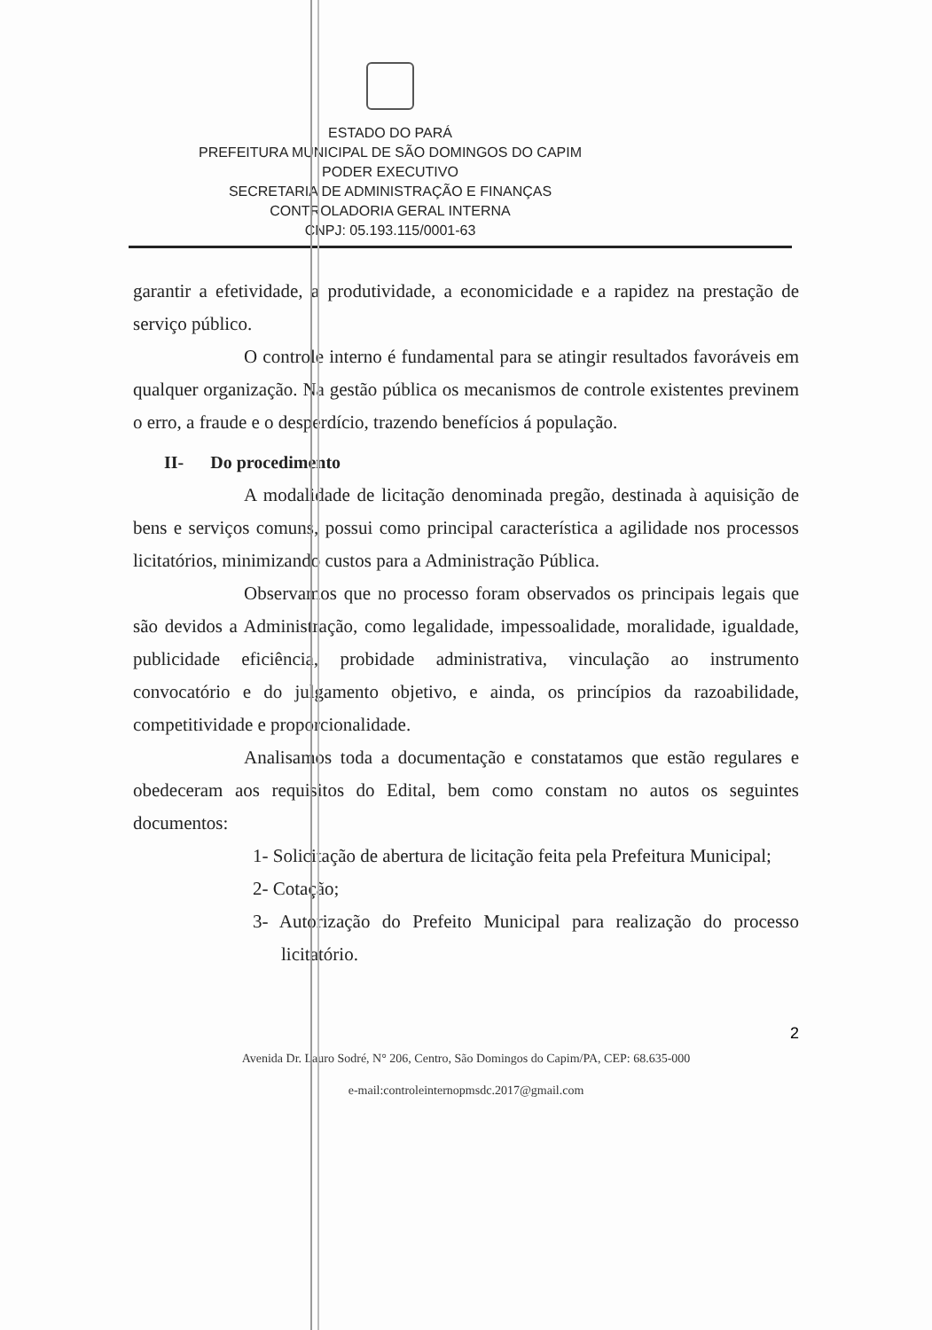ESTADO DO PARÁ
PREFEITURA MUNICIPAL DE SÃO DOMINGOS DO CAPIM
PODER EXECUTIVO
SECRETARIA DE ADMINISTRAÇÃO E FINANÇAS
CONTROLADORIA GERAL INTERNA
CNPJ: 05.193.115/0001-63
garantir a efetividade, a produtividade, a economicidade e a rapidez na prestação de serviço público.
O controle interno é fundamental para se atingir resultados favoráveis em qualquer organização. Na gestão pública os mecanismos de controle existentes previnem o erro, a fraude e o desperdício, trazendo benefícios á população.
II- Do procedimento
A modalidade de licitação denominada pregão, destinada à aquisição de bens e serviços comuns, possui como principal característica a agilidade nos processos licitatórios, minimizando custos para a Administração Pública.
Observamos que no processo foram observados os principais legais que são devidos a Administração, como legalidade, impessoalidade, moralidade, igualdade, publicidade eficiência, probidade administrativa, vinculação ao instrumento convocatório e do julgamento objetivo, e ainda, os princípios da razoabilidade, competitividade e proporcionalidade.
Analisamos toda a documentação e constatamos que estão regulares e obedeceram aos requisitos do Edital, bem como constam no autos os seguintes documentos:
1- Solicitação de abertura de licitação feita pela Prefeitura Municipal;
2- Cotação;
3- Autorização do Prefeito Municipal para realização do processo licitatório.
2
Avenida Dr. Lauro Sodré, N° 206, Centro, São Domingos do Capim/PA, CEP: 68.635-000
e-mail:controleinternopmsdc.2017@gmail.com